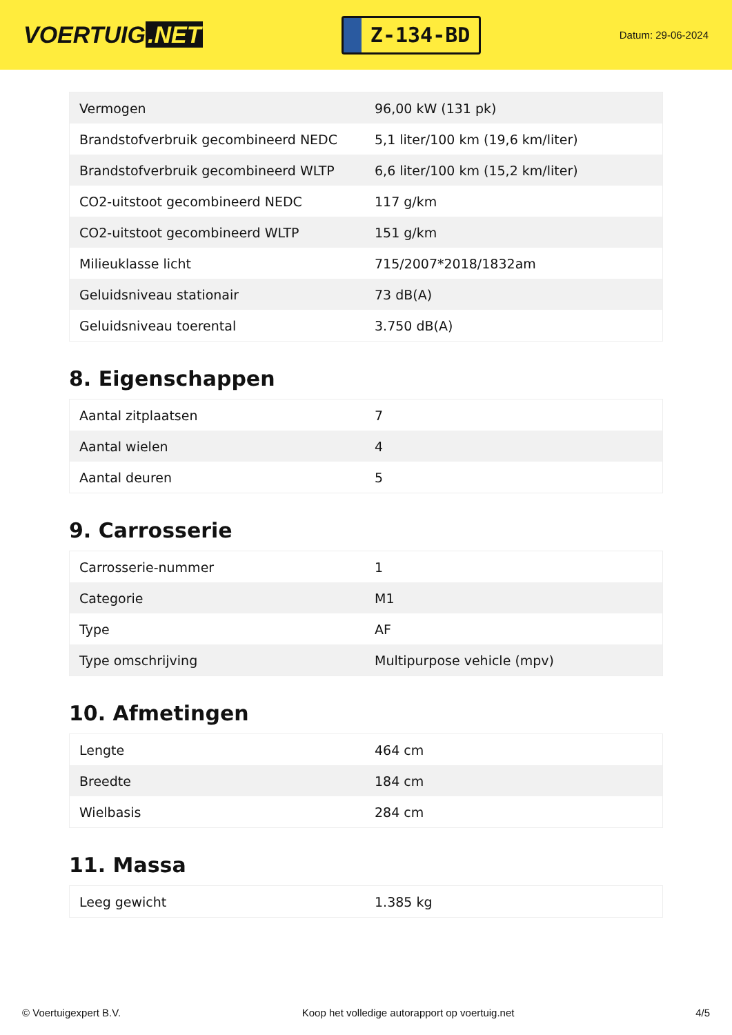VOERTUIG.NET
Z-134-BD
Datum: 29-06-2024
| Vermogen | 96,00 kW (131 pk) |
| Brandstofverbruik gecombineerd NEDC | 5,1 liter/100 km (19,6 km/liter) |
| Brandstofverbruik gecombineerd WLTP | 6,6 liter/100 km (15,2 km/liter) |
| CO2-uitstoot gecombineerd NEDC | 117 g/km |
| CO2-uitstoot gecombineerd WLTP | 151 g/km |
| Milieuklasse licht | 715/2007*2018/1832am |
| Geluidsniveau stationair | 73 dB(A) |
| Geluidsniveau toerental | 3.750 dB(A) |
8. Eigenschappen
| Aantal zitplaatsen | 7 |
| Aantal wielen | 4 |
| Aantal deuren | 5 |
9. Carrosserie
| Carrosserie-nummer | 1 |
| Categorie | M1 |
| Type | AF |
| Type omschrijving | Multipurpose vehicle (mpv) |
10. Afmetingen
| Lengte | 464 cm |
| Breedte | 184 cm |
| Wielbasis | 284 cm |
11. Massa
| Leeg gewicht | 1.385 kg |
© Voertuigexpert B.V. Koop het volledige autorapport op voertuig.net 4/5